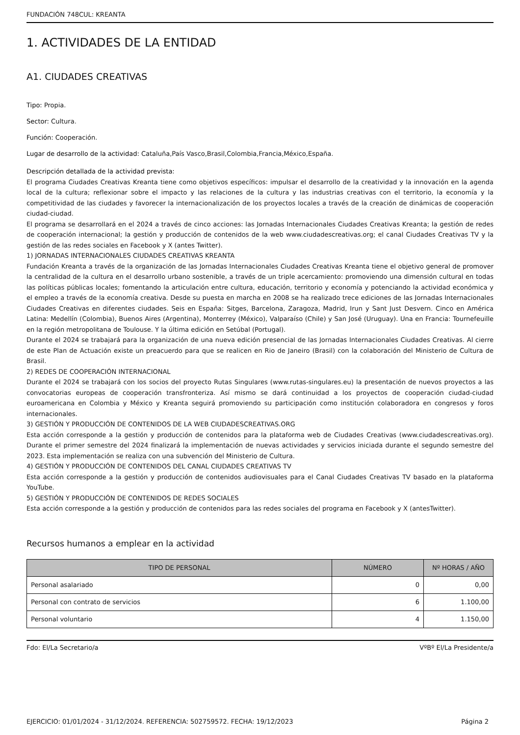FUNDACIÓN 748CUL: KREANTA
1. ACTIVIDADES DE LA ENTIDAD
A1. CIUDADES CREATIVAS
Tipo: Propia.
Sector: Cultura.
Función: Cooperación.
Lugar de desarrollo de la actividad: Cataluña,País Vasco,Brasil,Colombia,Francia,México,España.
Descripción detallada de la actividad prevista:
El programa Ciudades Creativas Kreanta tiene como objetivos específicos: impulsar el desarrollo de la creatividad y la innovación en la agenda local de la cultura; reflexionar sobre el impacto y las relaciones de la cultura y las industrias creativas con el territorio, la economía y la competitividad de las ciudades y favorecer la internacionalización de los proyectos locales a través de la creación de dinámicas de cooperación ciudad-ciudad.
El programa se desarrollará en el 2024 a través de cinco acciones: las Jornadas Internacionales Ciudades Creativas Kreanta; la gestión de redes de cooperación internacional; la gestión y producción de contenidos de la web www.ciudadescreativas.org; el canal Ciudades Creativas TV y la gestión de las redes sociales en Facebook y X (antes Twitter).
1) JORNADAS INTERNACIONALES CIUDADES CREATIVAS KREANTA
Fundación Kreanta a través de la organización de las Jornadas Internacionales Ciudades Creativas Kreanta tiene el objetivo general de promover la centralidad de la cultura en el desarrollo urbano sostenible, a través de un triple acercamiento: promoviendo una dimensión cultural en todas las políticas públicas locales; fomentando la articulación entre cultura, educación, territorio y economía y potenciando la actividad económica y el empleo a través de la economía creativa. Desde su puesta en marcha en 2008 se ha realizado trece ediciones de las Jornadas Internacionales Ciudades Creativas en diferentes ciudades. Seis en España: Sitges, Barcelona, Zaragoza, Madrid, Irun y Sant Just Desvern. Cinco en América Latina: Medellín (Colombia), Buenos Aires (Argentina), Monterrey (México), Valparaíso (Chile) y San José (Uruguay). Una en Francia: Tournefeuille en la región metropolitana de Toulouse. Y la última edición en Setúbal (Portugal).
Durante el 2024 se trabajará para la organización de una nueva edición presencial de las Jornadas Internacionales Ciudades Creativas. Al cierre de este Plan de Actuación existe un preacuerdo para que se realicen en Rio de Janeiro (Brasil) con la colaboración del Ministerio de Cultura de Brasil.
2) REDES DE COOPERACIÓN INTERNACIONAL
Durante el 2024 se trabajará con los socios del proyecto Rutas Singulares (www.rutas-singulares.eu) la presentación de nuevos proyectos a las convocatorias europeas de cooperación transfronteriza. Así mismo se dará continuidad a los proyectos de cooperación ciudad-ciudad euroamericana en Colombia y México y Kreanta seguirá promoviendo su participación como institución colaboradora en congresos y foros internacionales.
3) GESTIÓN Y PRODUCCIÓN DE CONTENIDOS DE LA WEB CIUDADESCREATIVAS.ORG
Esta acción corresponde a la gestión y producción de contenidos para la plataforma web de Ciudades Creativas (www.ciudadescreativas.org). Durante el primer semestre del 2024 finalizará la implementación de nuevas actividades y servicios iniciada durante el segundo semestre del 2023. Esta implementación se realiza con una subvención del Ministerio de Cultura.
4) GESTIÓN Y PRODUCCIÓN DE CONTENIDOS DEL CANAL CIUDADES CREATIVAS TV
Esta acción corresponde a la gestión y producción de contenidos audiovisuales para el Canal Ciudades Creativas TV basado en la plataforma YouTube.
5) GESTIÓN Y PRODUCCIÓN DE CONTENIDOS DE REDES SOCIALES
Esta acción corresponde a la gestión y producción de contenidos para las redes sociales del programa en Facebook y X (antesTwitter).
Recursos humanos a emplear en la actividad
| TIPO DE PERSONAL | NÚMERO | Nº HORAS / AÑO |
| --- | --- | --- |
| Personal asalariado | 0 | 0,00 |
| Personal con contrato de servicios | 6 | 1.100,00 |
| Personal voluntario | 4 | 1.150,00 |
Fdo: El/La Secretario/a VºBº El/La Presidente/a
EJERCICIO: 01/01/2024 - 31/12/2024. REFERENCIA: 502759572. FECHA: 19/12/2023 Página 2